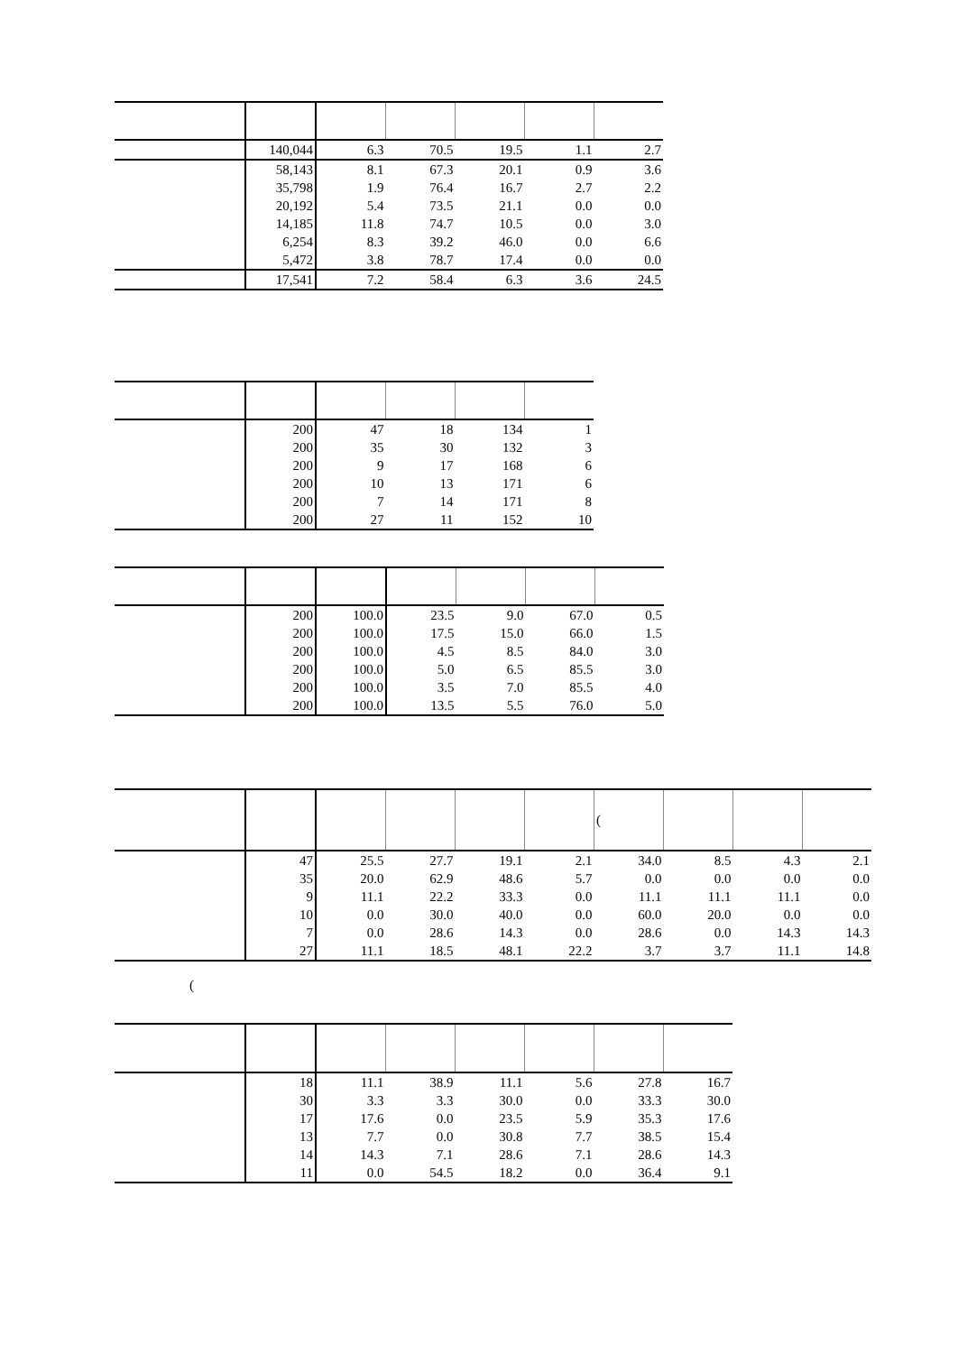| | 140,044 | 6.3 | 70.5 | 19.5 | 1.1 | 2.7 |
| | 58,143 | 8.1 | 67.3 | 20.1 | 0.9 | 3.6 |
| | 35,798 | 1.9 | 76.4 | 16.7 | 2.7 | 2.2 |
| | 20,192 | 5.4 | 73.5 | 21.1 | 0.0 | 0.0 |
| | 14,185 | 11.8 | 74.7 | 10.5 | 0.0 | 3.0 |
| | 6,254 | 8.3 | 39.2 | 46.0 | 0.0 | 6.6 |
| | 5,472 | 3.8 | 78.7 | 17.4 | 0.0 | 0.0 |
| | 17,541 | 7.2 | 58.4 | 6.3 | 3.6 | 24.5 |
| | 200 | 47 | 18 | 134 | 1 |
| | 200 | 35 | 30 | 132 | 3 |
| | 200 | 9 | 17 | 168 | 6 |
| | 200 | 10 | 13 | 171 | 6 |
| | 200 | 7 | 14 | 171 | 8 |
| | 200 | 27 | 11 | 152 | 10 |
| | 200 | 100.0 | 23.5 | 9.0 | 67.0 | 0.5 |
| | 200 | 100.0 | 17.5 | 15.0 | 66.0 | 1.5 |
| | 200 | 100.0 | 4.5 | 8.5 | 84.0 | 3.0 |
| | 200 | 100.0 | 5.0 | 6.5 | 85.5 | 3.0 |
| | 200 | 100.0 | 3.5 | 7.0 | 85.5 | 4.0 |
| | 200 | 100.0 | 13.5 | 5.5 | 76.0 | 5.0 |
| | | | | | | ( | | | |
| --- | --- | --- | --- | --- | --- | --- | --- | --- | --- |
| | 47 | 25.5 | 27.7 | 19.1 | 2.1 | 34.0 | 8.5 | 4.3 | 2.1 |
| | 35 | 20.0 | 62.9 | 48.6 | 5.7 | 0.0 | 0.0 | 0.0 | 0.0 |
| | 9 | 11.1 | 22.2 | 33.3 | 0.0 | 11.1 | 11.1 | 11.1 | 0.0 |
| | 10 | 0.0 | 30.0 | 40.0 | 0.0 | 60.0 | 20.0 | 0.0 | 0.0 |
| | 7 | 0.0 | 28.6 | 14.3 | 0.0 | 28.6 | 0.0 | 14.3 | 14.3 |
| | 27 | 11.1 | 18.5 | 48.1 | 22.2 | 3.7 | 3.7 | 11.1 | 14.8 |
(
| | 18 | 11.1 | 38.9 | 11.1 | 5.6 | 27.8 | 16.7 |
| | 30 | 3.3 | 3.3 | 30.0 | 0.0 | 33.3 | 30.0 |
| | 17 | 17.6 | 0.0 | 23.5 | 5.9 | 35.3 | 17.6 |
| | 13 | 7.7 | 0.0 | 30.8 | 7.7 | 38.5 | 15.4 |
| | 14 | 14.3 | 7.1 | 28.6 | 7.1 | 28.6 | 14.3 |
| | 11 | 0.0 | 54.5 | 18.2 | 0.0 | 36.4 | 9.1 |